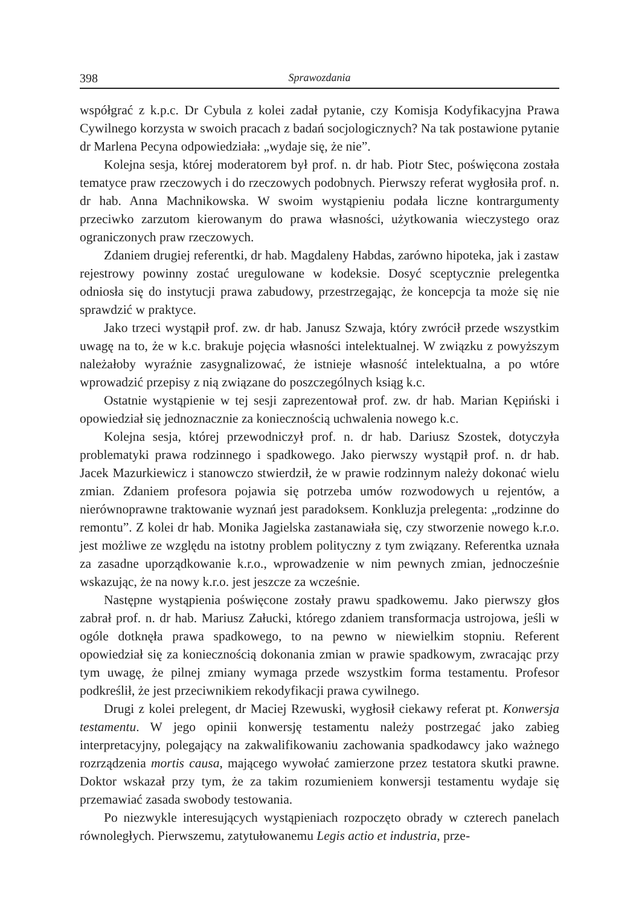398 Sprawozdania
współgrać z k.p.c. Dr Cybula z kolei zadał pytanie, czy Komisja Kodyfikacyjna Prawa Cywilnego korzysta w swoich pracach z badań socjologicznych? Na tak postawione pytanie dr Marlena Pecyna odpowiedziała: „wydaje się, że nie”.
Kolejna sesja, której moderatorem był prof. n. dr hab. Piotr Stec, poświęcona została tematyce praw rzeczowych i do rzeczowych podobnych. Pierwszy referat wygłosiła prof. n. dr hab. Anna Machnikowska. W swoim wystąpieniu podała liczne kontrargumenty przeciwko zarzutom kierowanym do prawa własności, użytkowania wieczystego oraz ograniczonych praw rzeczowych.
Zdaniem drugiej referentki, dr hab. Magdaleny Habdas, zarówno hipoteka, jak i zastaw rejestrowy powinny zostać uregulowane w kodeksie. Dosyć sceptycznie prelegentka odniosła się do instytucji prawa zabudowy, przestrzegając, że koncepcja ta może się nie sprawdzić w praktyce.
Jako trzeci wystąpił prof. zw. dr hab. Janusz Szwaja, który zwrócił przede wszystkim uwagę na to, że w k.c. brakuje pojęcia własności intelektualnej. W związku z powyższym należałoby wyraźnie zasygnalizować, że istnieje własność intelektualna, a po wtóre wprowadzić przepisy z nią związane do poszczególnych ksiąg k.c.
Ostatnie wystąpienie w tej sesji zaprezentował prof. zw. dr hab. Marian Kępiński i opowiedział się jednoznacznie za koniecznością uchwalenia nowego k.c.
Kolejna sesja, której przewodniczył prof. n. dr hab. Dariusz Szostek, dotyczyła problematyki prawa rodzinnego i spadkowego. Jako pierwszy wystąpił prof. n. dr hab. Jacek Mazurkiewicz i stanowczo stwierdził, że w prawie rodzinnym należy dokonać wielu zmian. Zdaniem profesora pojawia się potrzeba umów rozwodowych u rejentów, a nierównoprawne traktowanie wyznań jest paradoksem. Konkluzja prelegenta: „rodzinne do remontu”. Z kolei dr hab. Monika Jagielska zastanawiała się, czy stworzenie nowego k.r.o. jest możliwe ze względu na istotny problem polityczny z tym związany. Referentka uznała za zasadne uporządkowanie k.r.o., wprowadzenie w nim pewnych zmian, jednocześnie wskazując, że na nowy k.r.o. jest jeszcze za wcześnie.
Następne wystąpienia poświęcone zostały prawu spadkowemu. Jako pierwszy głos zabrał prof. n. dr hab. Mariusz Załucki, którego zdaniem transformacja ustrojowa, jeśli w ogóle dotknęła prawa spadkowego, to na pewno w niewielkim stopniu. Referent opowiedział się za koniecznością dokonania zmian w prawie spadkowym, zwracając przy tym uwagę, że pilnej zmiany wymaga przede wszystkim forma testamentu. Profesor podkreślił, że jest przeciwnikiem rekodyfikacji prawa cywilnego.
Drugi z kolei prelegent, dr Maciej Rzewuski, wygłosił ciekawy referat pt. Konwersja testamentu. W jego opinii konwersję testamentu należy postrzegać jako zabieg interpretacyjny, polegający na zakwalifikowaniu zachowania spadkodawcy jako ważnego rozrządzenia mortis causa, mającego wywołać zamierzone przez testatora skutki prawne. Doktor wskazał przy tym, że za takim rozumieniem konwersji testamentu wydaje się przemawiać zasada swobody testowania.
Po niezwykle interesujących wystąpieniach rozpoczęto obrady w czterech panelach równoległych. Pierwszemu, zatytułowanemu Legis actio et industria, prze-